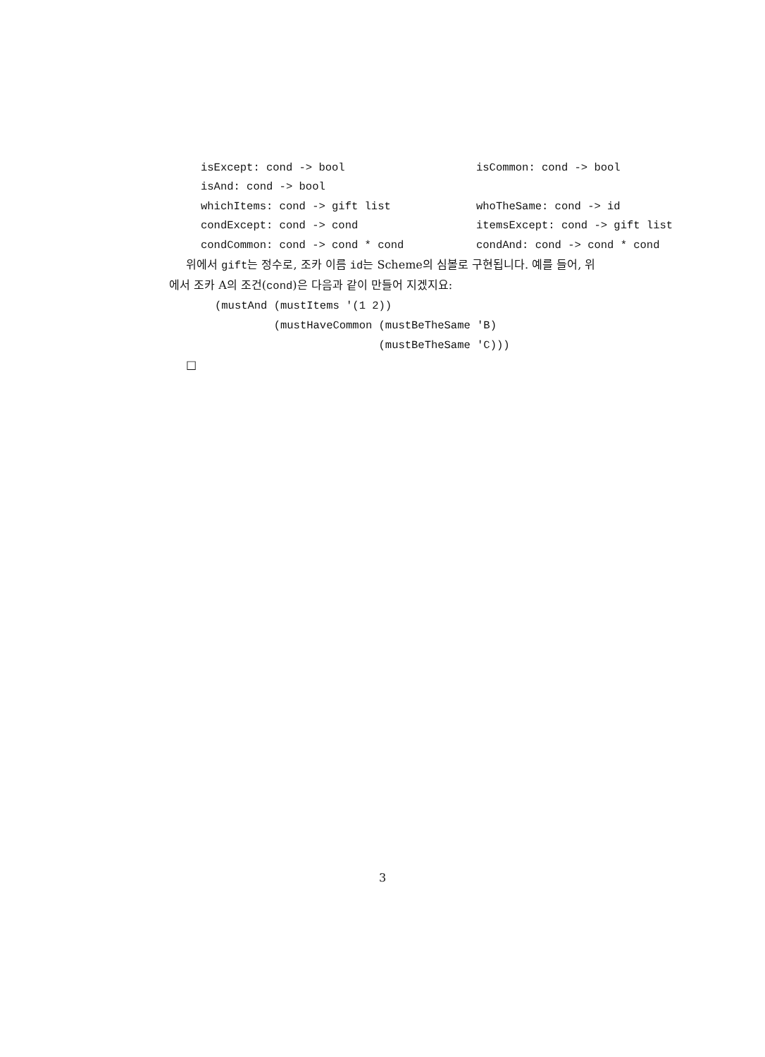isExcept: cond -> bool isCommon: cond -> bool
isAnd: cond -> bool
whichItems: cond -> gift list whoTheSame: cond -> id
condExcept: cond -> cond itemsExcept: cond -> gift list
condCommon: cond -> cond * cond condAnd: cond -> cond * cond
위에서 gift는 정수로, 조카 이름 id는 Scheme의 심볼로 구현됩니다. 예를 들어, 위에서 조카 A의 조건(cond)은 다음과 같이 만들어 지겠지요:
(mustAnd (mustItems '(1 2))
         (mustHaveCommon (mustBeTheSame 'B)
                         (mustBeTheSame 'C)))
□
3